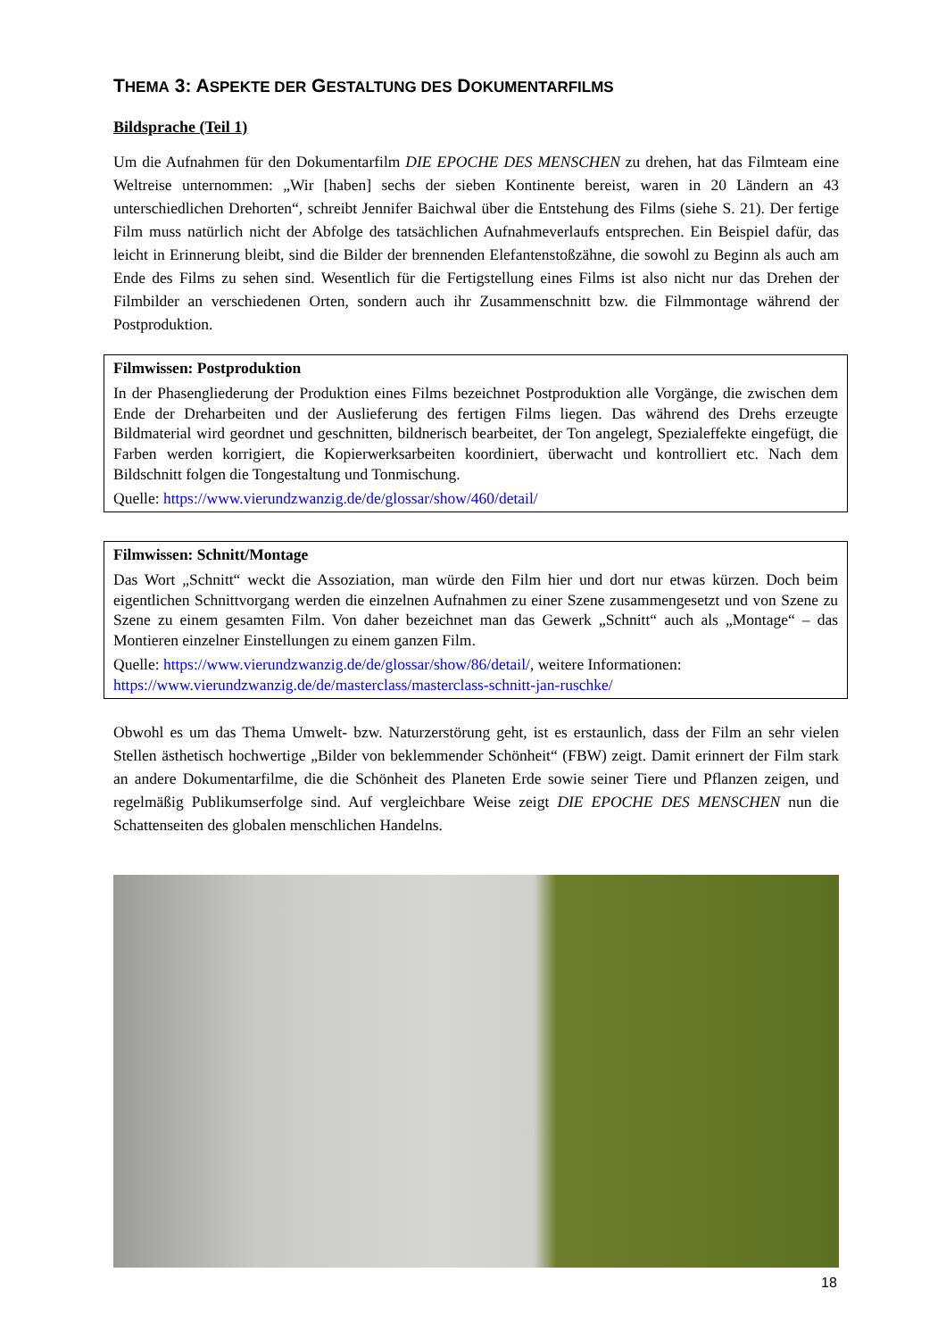THEMA 3: ASPEKTE DER GESTALTUNG DES DOKUMENTARFILMS
Bildsprache (Teil 1)
Um die Aufnahmen für den Dokumentarfilm DIE EPOCHE DES MENSCHEN zu drehen, hat das Filmteam eine Weltreise unternommen: „Wir [haben] sechs der sieben Kontinente bereist, waren in 20 Ländern an 43 unterschiedlichen Drehorten“, schreibt Jennifer Baichwal über die Entstehung des Films (siehe S. 21). Der fertige Film muss natürlich nicht der Abfolge des tatsächlichen Aufnahmeverlaufs entsprechen. Ein Beispiel dafür, das leicht in Erinnerung bleibt, sind die Bilder der brennenden Elefantenstoßzähne, die sowohl zu Beginn als auch am Ende des Films zu sehen sind. Wesentlich für die Fertigstellung eines Films ist also nicht nur das Drehen der Filmbilder an verschiedenen Orten, sondern auch ihr Zusammenschnitt bzw. die Filmmontage während der Postproduktion.
Filmwissen: Postproduktion
In der Phasengliederung der Produktion eines Films bezeichnet Postproduktion alle Vorgänge, die zwischen dem Ende der Dreharbeiten und der Auslieferung des fertigen Films liegen. Das während des Drehs erzeugte Bildmaterial wird geordnet und geschnitten, bildnerisch bearbeitet, der Ton angelegt, Spezialeffekte eingefügt, die Farben werden korrigiert, die Kopierwerksarbeiten koordiniert, überwacht und kontrolliert etc. Nach dem Bildschnitt folgen die Tongestaltung und Tonmischung.
Quelle: https://www.vierundzwanzig.de/de/glossar/show/460/detail/
Filmwissen: Schnitt/Montage
Das Wort „Schnitt“ weckt die Assoziation, man würde den Film hier und dort nur etwas kürzen. Doch beim eigentlichen Schnittvorgang werden die einzelnen Aufnahmen zu einer Szene zusammengesetzt und von Szene zu Szene zu einem gesamten Film. Von daher bezeichnet man das Gewerk „Schnitt“ auch als „Montage“ – das Montieren einzelner Einstellungen zu einem ganzen Film.
Quelle: https://www.vierundzwanzig.de/de/glossar/show/86/detail/, weitere Informationen: https://www.vierundzwanzig.de/de/masterclass/masterclass-schnitt-jan-ruschke/
Obwohl es um das Thema Umwelt- bzw. Naturzerstörung geht, ist es erstaunlich, dass der Film an sehr vielen Stellen ästhetisch hochwertige „Bilder von beklemmender Schönheit“ (FBW) zeigt. Damit erinnert der Film stark an andere Dokumentarfilme, die die Schönheit des Planeten Erde sowie seiner Tiere und Pflanzen zeigen, und regelmäßig Publikumserfolge sind. Auf vergleichbare Weise zeigt DIE EPOCHE DES MENSCHEN nun die Schattenseiten des globalen menschlichen Handelns.
18